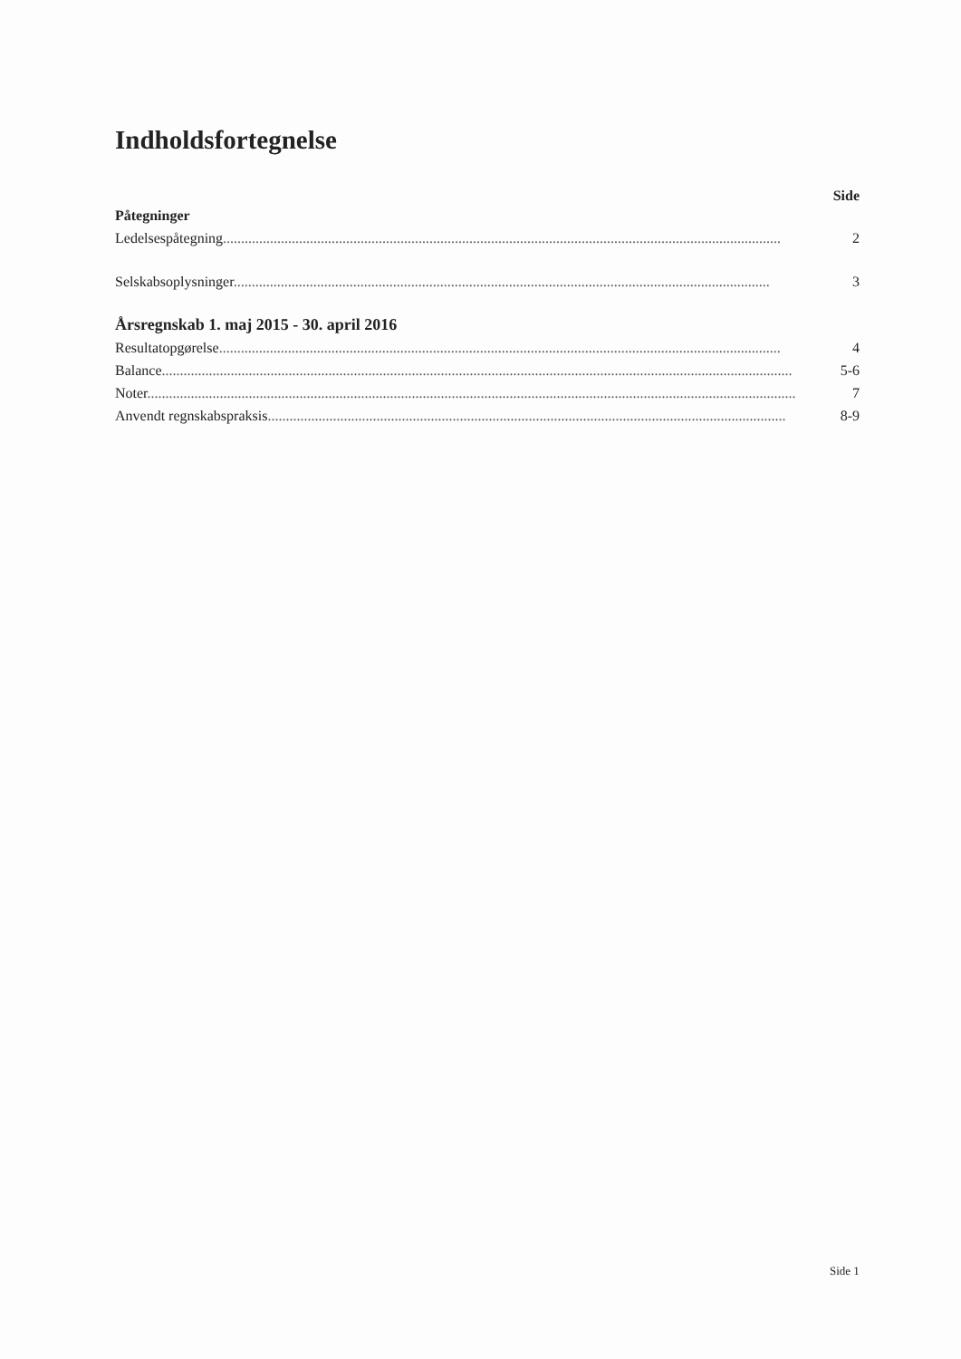Indholdsfortegnelse
| | Side |
| Påtegninger | |
| Ledelsespåtegning .......................................................................................................................................................... | 2 |
| Selskabsoplysninger .................................................................................................................................................... | 3 |
| Årsregnskab 1. maj 2015 - 30. april 2016 | |
| Resultatopgørelse ........................................................................................................................................................... | 4 |
| Balance .............................................................................................................................................................................. | 5-6 |
| Noter ................................................................................................................................................................................... | 7 |
| Anvendt regnskabspraksis ............................................................................................................................................... | 8-9 |
Side 1